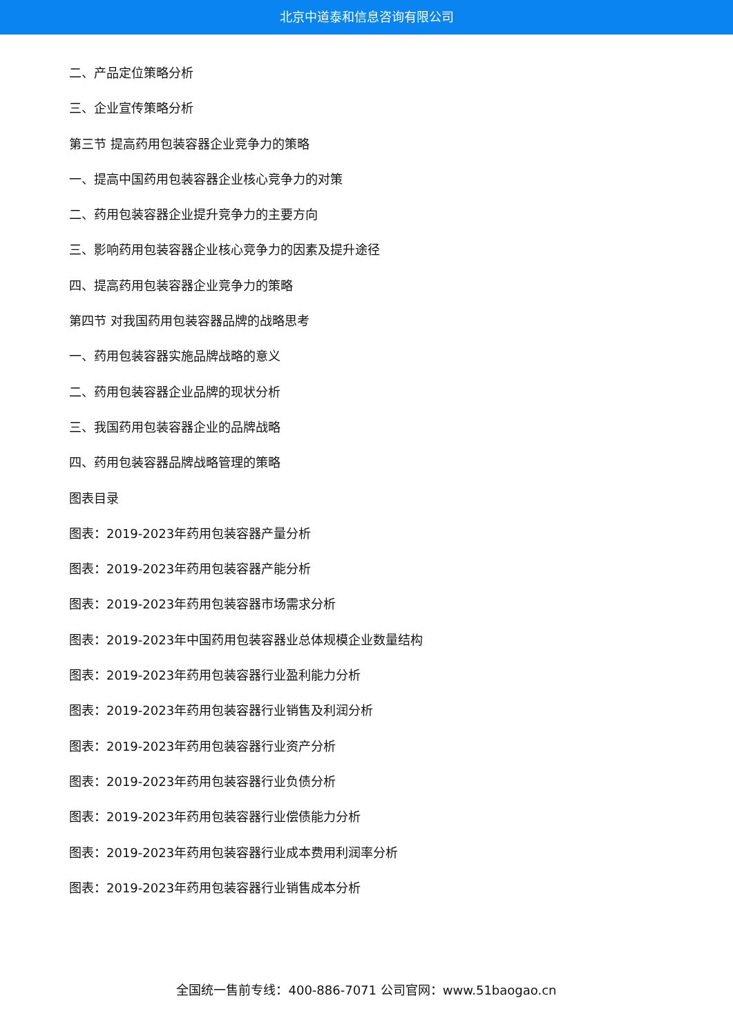北京中道泰和信息咨询有限公司
二、产品定位策略分析
三、企业宣传策略分析
第三节 提高药用包装容器企业竞争力的策略
一、提高中国药用包装容器企业核心竞争力的对策
二、药用包装容器企业提升竞争力的主要方向
三、影响药用包装容器企业核心竞争力的因素及提升途径
四、提高药用包装容器企业竞争力的策略
第四节 对我国药用包装容器品牌的战略思考
一、药用包装容器实施品牌战略的意义
二、药用包装容器企业品牌的现状分析
三、我国药用包装容器企业的品牌战略
四、药用包装容器品牌战略管理的策略
图表目录
图表：2019-2023年药用包装容器产量分析
图表：2019-2023年药用包装容器产能分析
图表：2019-2023年药用包装容器市场需求分析
图表：2019-2023年中国药用包装容器业总体规模企业数量结构
图表：2019-2023年药用包装容器行业盈利能力分析
图表：2019-2023年药用包装容器行业销售及利润分析
图表：2019-2023年药用包装容器行业资产分析
图表：2019-2023年药用包装容器行业负债分析
图表：2019-2023年药用包装容器行业偿债能力分析
图表：2019-2023年药用包装容器行业成本费用利润率分析
图表：2019-2023年药用包装容器行业销售成本分析
全国统一售前专线：400-886-7071 公司官网：www.51baogao.cn